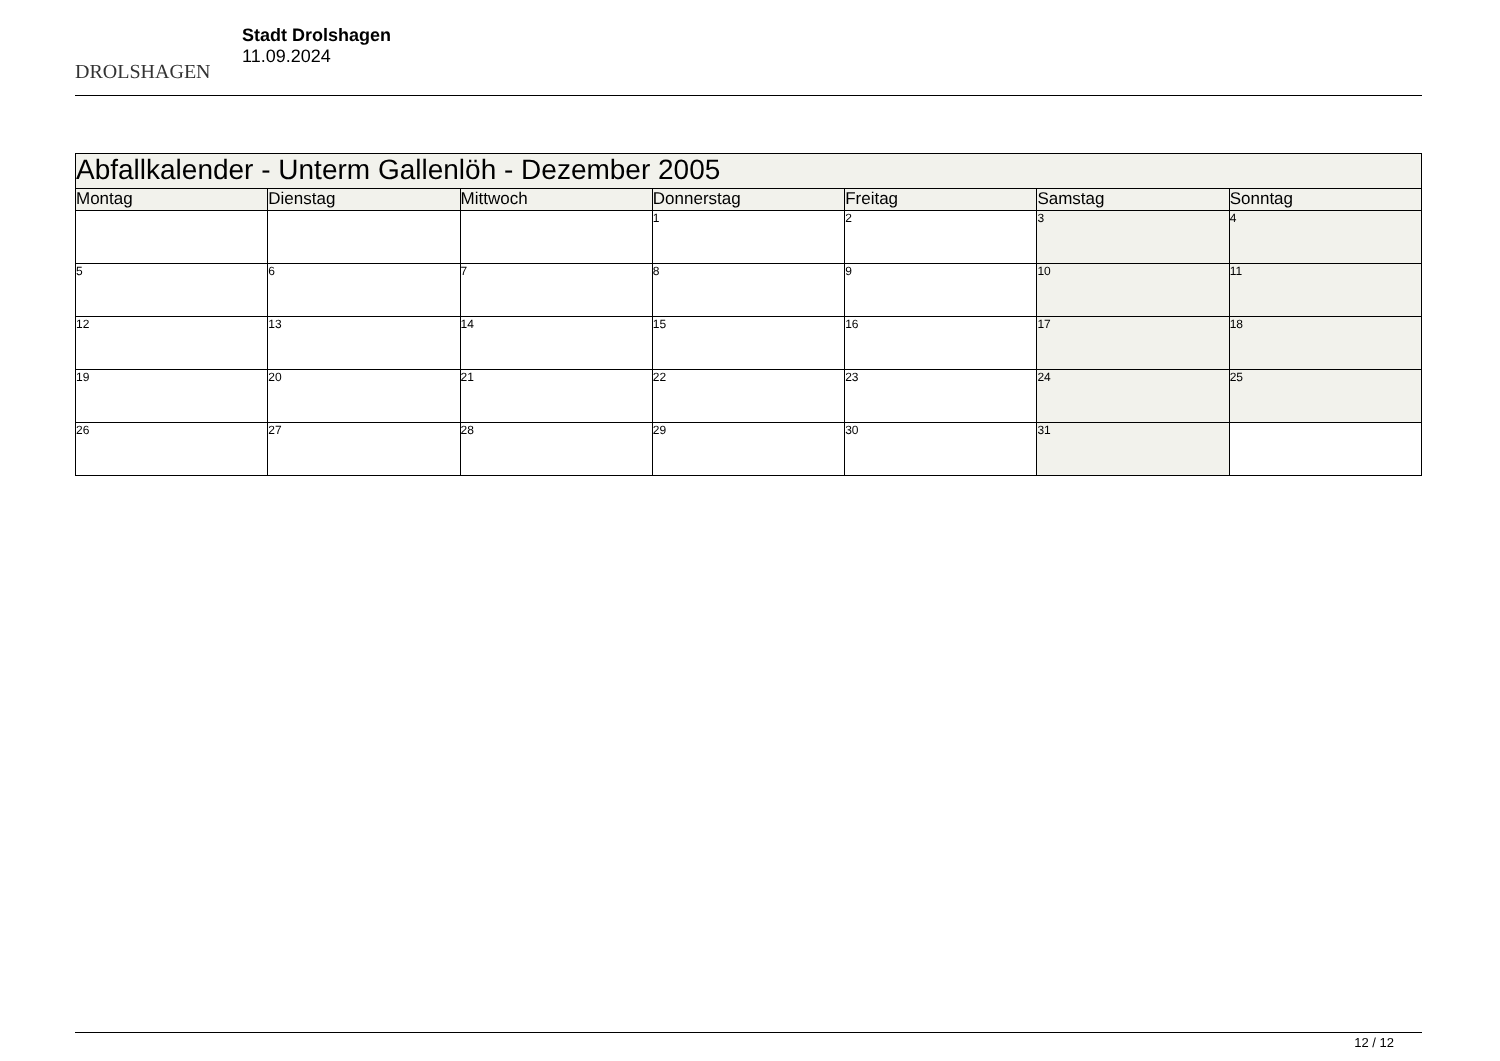DROLSHAGEN
Stadt Drolshagen
11.09.2024
| Abfallkalender - Unterm Gallenlöh - Dezember 2005 | | | | | | |
| Montag | Dienstag | Mittwoch | Donnerstag | Freitag | Samstag | Sonntag |
| | | | 1 | 2 | 3 | 4 |
| 5 | 6 | 7 | 8 | 9 | 10 | 11 |
| 12 | 13 | 14 | 15 | 16 | 17 | 18 |
| 19 | 20 | 21 | 22 | 23 | 24 | 25 |
| 26 | 27 | 28 | 29 | 30 | 31 | |
12 / 12